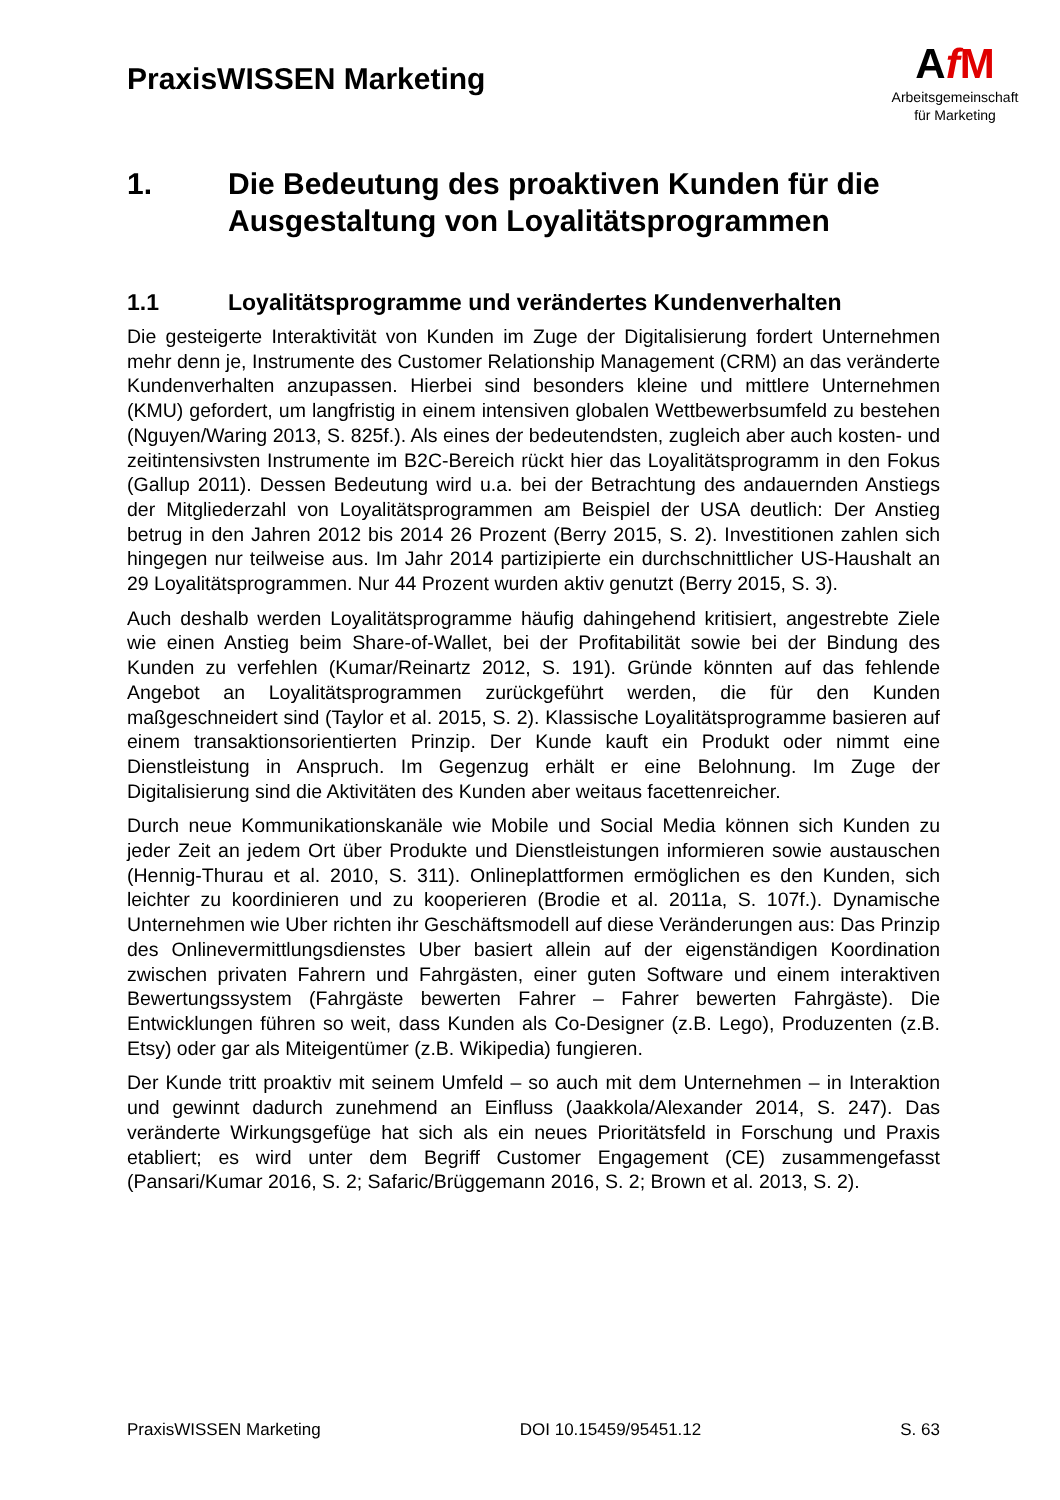PraxisWISSEN Marketing
AfM
Arbeitsgemeinschaft
für Marketing
1. Die Bedeutung des proaktiven Kunden für die Ausgestaltung von Loyalitätsprogrammen
1.1 Loyalitätsprogramme und verändertes Kundenverhalten
Die gesteigerte Interaktivität von Kunden im Zuge der Digitalisierung fordert Unternehmen mehr denn je, Instrumente des Customer Relationship Management (CRM) an das veränderte Kundenverhalten anzupassen. Hierbei sind besonders kleine und mittlere Unternehmen (KMU) gefordert, um langfristig in einem intensiven globalen Wettbewerbsumfeld zu bestehen (Nguyen/Waring 2013, S. 825f.). Als eines der bedeutendsten, zugleich aber auch kosten- und zeitintensivsten Instrumente im B2C-Bereich rückt hier das Loyalitätsprogramm in den Fokus (Gallup 2011). Dessen Bedeutung wird u.a. bei der Betrachtung des andauernden Anstiegs der Mitgliederzahl von Loyalitätsprogrammen am Beispiel der USA deutlich: Der Anstieg betrug in den Jahren 2012 bis 2014 26 Prozent (Berry 2015, S. 2). Investitionen zahlen sich hingegen nur teilweise aus. Im Jahr 2014 partizipierte ein durchschnittlicher US-Haushalt an 29 Loyalitätsprogrammen. Nur 44 Prozent wurden aktiv genutzt (Berry 2015, S. 3).
Auch deshalb werden Loyalitätsprogramme häufig dahingehend kritisiert, angestrebte Ziele wie einen Anstieg beim Share-of-Wallet, bei der Profitabilität sowie bei der Bindung des Kunden zu verfehlen (Kumar/Reinartz 2012, S. 191). Gründe könnten auf das fehlende Angebot an Loyalitätsprogrammen zurückgeführt werden, die für den Kunden maßgeschneidert sind (Taylor et al. 2015, S. 2). Klassische Loyalitätsprogramme basieren auf einem transaktionsorientierten Prinzip. Der Kunde kauft ein Produkt oder nimmt eine Dienstleistung in Anspruch. Im Gegenzug erhält er eine Belohnung. Im Zuge der Digitalisierung sind die Aktivitäten des Kunden aber weitaus facettenreicher.
Durch neue Kommunikationskanäle wie Mobile und Social Media können sich Kunden zu jeder Zeit an jedem Ort über Produkte und Dienstleistungen informieren sowie austauschen (Hennig-Thurau et al. 2010, S. 311). Onlineplattformen ermöglichen es den Kunden, sich leichter zu koordinieren und zu kooperieren (Brodie et al. 2011a, S. 107f.). Dynamische Unternehmen wie Uber richten ihr Geschäftsmodell auf diese Veränderungen aus: Das Prinzip des Onlinevermittlungsdienstes Uber basiert allein auf der eigenständigen Koordination zwischen privaten Fahrern und Fahrgästen, einer guten Software und einem interaktiven Bewertungssystem (Fahrgäste bewerten Fahrer – Fahrer bewerten Fahrgäste). Die Entwicklungen führen so weit, dass Kunden als Co-Designer (z.B. Lego), Produzenten (z.B. Etsy) oder gar als Miteigentümer (z.B. Wikipedia) fungieren.
Der Kunde tritt proaktiv mit seinem Umfeld – so auch mit dem Unternehmen – in Interaktion und gewinnt dadurch zunehmend an Einfluss (Jaakkola/Alexander 2014, S. 247). Das veränderte Wirkungsgefüge hat sich als ein neues Prioritätsfeld in Forschung und Praxis etabliert; es wird unter dem Begriff Customer Engagement (CE) zusammengefasst (Pansari/Kumar 2016, S. 2; Safaric/Brüggemann 2016, S. 2; Brown et al. 2013, S. 2).
PraxisWISSEN Marketing DOI 10.15459/95451.12 S. 63